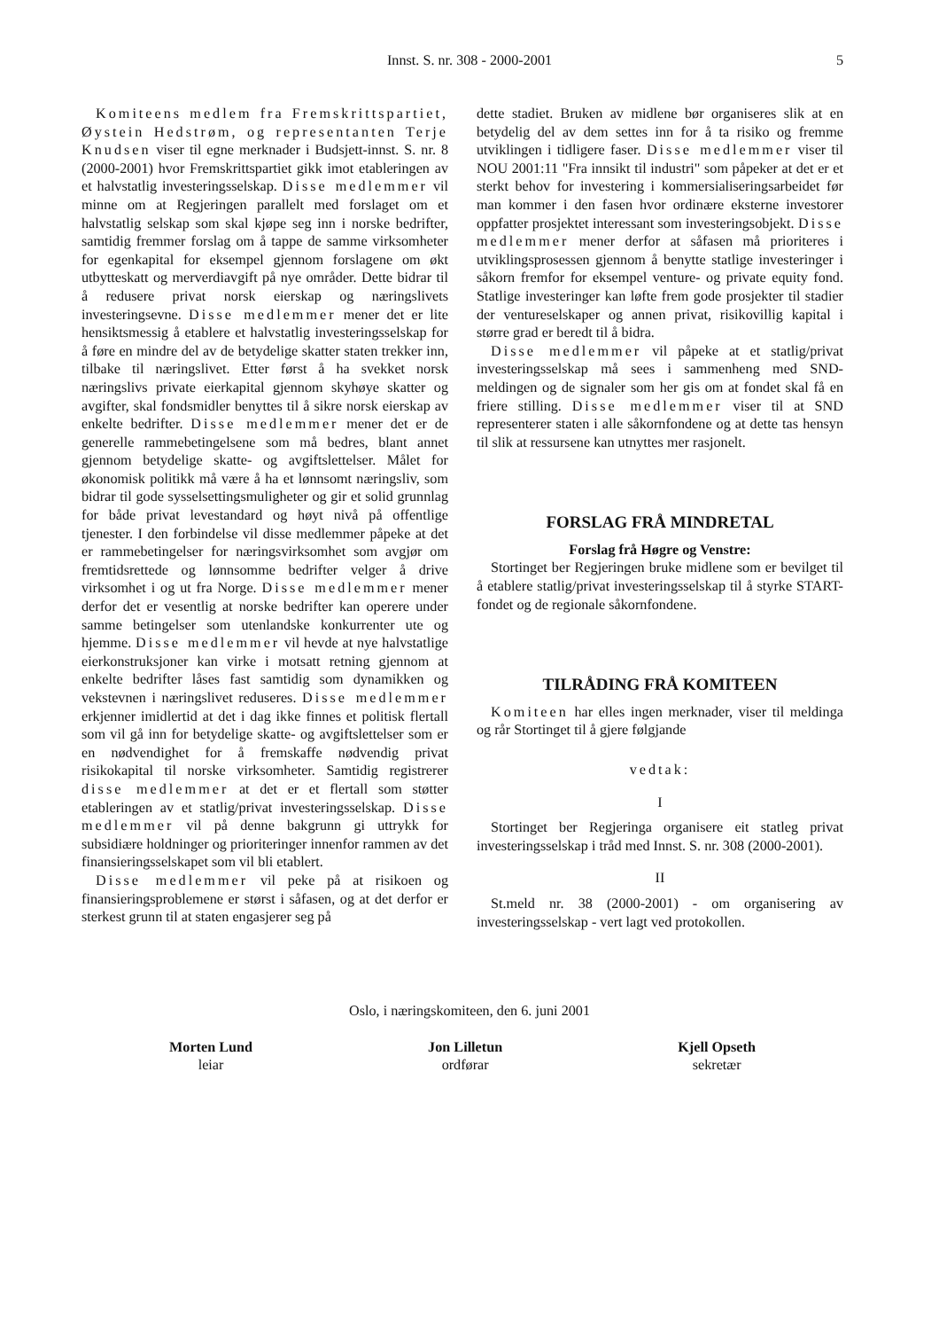Innst. S. nr. 308 - 2000-2001
5
Komiteens medlem fra Fremskrittspartiet, Øystein Hedstrøm, og representanten Terje Knudsen viser til egne merknader i Budsjett-innst. S. nr. 8 (2000-2001) hvor Fremskrittspartiet gikk imot etableringen av et halvstatlig investeringsselskap. Disse medlemmer vil minne om at Regjeringen parallelt med forslaget om et halvstatlig selskap som skal kjøpe seg inn i norske bedrifter, samtidig fremmer forslag om å tappe de samme virksomheter for egenkapital for eksempel gjennom forslagene om økt utbytteskatt og merverdiavgift på nye områder. Dette bidrar til å redusere privat norsk eierskap og næringslivets investeringsevne. Disse medlemmer mener det er lite hensiktsmessig å etablere et halvstatlig investeringsselskap for å føre en mindre del av de betydelige skatter staten trekker inn, tilbake til næringslivet. Etter først å ha svekket norsk næringslivs private eierkapital gjennom skyhøye skatter og avgifter, skal fondsmidler benyttes til å sikre norsk eierskap av enkelte bedrifter. Disse medlemmer mener det er de generelle rammebetingelsene som må bedres, blant annet gjennom betydelige skatte- og avgiftslettelser. Målet for økonomisk politikk må være å ha et lønnsomt næringsliv, som bidrar til gode sysselsettingsmuligheter og gir et solid grunnlag for både privat levestandard og høyt nivå på offentlige tjenester. I den forbindelse vil disse medlemmer påpeke at det er rammebetingelser for næringsvirksomhet som avgjør om fremtidsrettede og lønnsomme bedrifter velger å drive virksomhet i og ut fra Norge. Disse medlemmer mener derfor det er vesentlig at norske bedrifter kan operere under samme betingelser som utenlandske konkurrenter ute og hjemme. Disse medlemmer vil hevde at nye halvstatlige eierkonstruksjoner kan virke i motsatt retning gjennom at enkelte bedrifter låses fast samtidig som dynamikken og vekstevnen i næringslivet reduseres. Disse medlemmer erkjenner imidlertid at det i dag ikke finnes et politisk flertall som vil gå inn for betydelige skatte- og avgiftslettelser som er en nødvendighet for å fremskaffe nødvendig privat risikokapital til norske virksomheter. Samtidig registrerer disse medlemmer at det er et flertall som støtter etableringen av et statlig/privat investeringsselskap. Disse medlemmer vil på denne bakgrunn gi uttrykk for subsidiære holdninger og prioriteringer innenfor rammen av det finansieringsselskapet som vil bli etablert.
Disse medlemmer vil peke på at risikoen og finansieringsproblemene er størst i såfasen, og at det derfor er sterkest grunn til at staten engasjerer seg på
dette stadiet. Bruken av midlene bør organiseres slik at en betydelig del av dem settes inn for å ta risiko og fremme utviklingen i tidligere faser. Disse medlemmer viser til NOU 2001:11 "Fra innsikt til industri" som påpeker at det er et sterkt behov for investering i kommersialiseringsarbeidet før man kommer i den fasen hvor ordinære eksterne investorer oppfatter prosjektet interessant som investeringsobjekt. Disse medlemmer mener derfor at såfasen må prioriteres i utviklingsprosessen gjennom å benytte statlige investeringer i såkorn fremfor for eksempel venture- og private equity fond. Statlige investeringer kan løfte frem gode prosjekter til stadier der ventureselskaper og annen privat, risikovillig kapital i større grad er beredt til å bidra.
Disse medlemmer vil påpeke at et statlig/privat investeringsselskap må sees i sammenheng med SND-meldingen og de signaler som her gis om at fondet skal få en friere stilling. Disse medlemmer viser til at SND representerer staten i alle såkornfondene og at dette tas hensyn til slik at ressursene kan utnyttes mer rasjonelt.
FORSLAG FRÅ MINDRETAL
Forslag frå Høgre og Venstre:
Stortinget ber Regjeringen bruke midlene som er bevilget til å etablere statlig/privat investeringsselskap til å styrke START-fondet og de regionale såkornfondene.
TILRÅDING FRÅ KOMITEEN
Komiteen har elles ingen merknader, viser til meldinga og rår Stortinget til å gjere følgjande
vedtak:
I
Stortinget ber Regjeringa organisere eit statleg privat investeringsselskap i tråd med Innst. S. nr. 308 (2000-2001).
II
St.meld nr. 38 (2000-2001) - om organisering av investeringsselskap - vert lagt ved protokollen.
Oslo, i næringskomiteen, den 6. juni 2001
Morten Lund
leiar
Jon Lilletun
ordførar
Kjell Opseth
sekretær